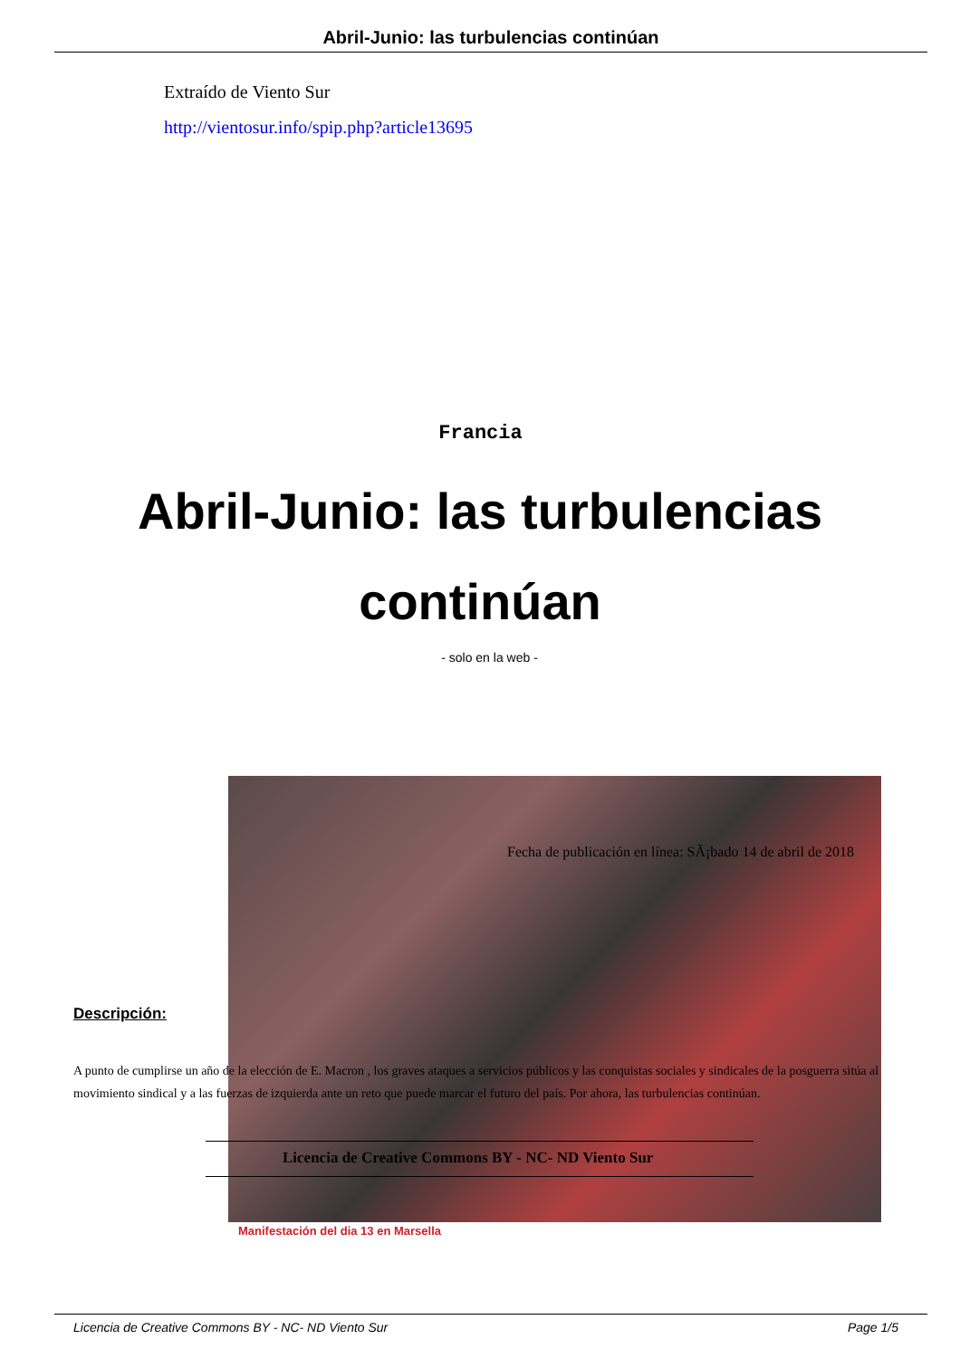Abril-Junio: las turbulencias continúan
Extraído de Viento Sur
http://vientosur.info/spip.php?article13695
Francia
Abril-Junio: las turbulencias continúan
- solo en la web -
Fecha de publicación en línea: SÃ¡bado 14 de abril de 2018
Descripción:
A punto de cumplirse un año de la elección de E. Macron , los graves ataques a servicios públicos y las conquistas sociales y sindicales de la posguerra sitúa al movimiento sindical y a las fuerzas de izquierda ante un reto que puede marcar el futuro del país. Por ahora, las turbulencias continúan.
Licencia de Creative Commons BY - NC- ND Viento Sur
Manifestación del dia 13 en Marsella
Licencia de Creative Commons BY - NC- ND Viento Sur Page 1/5